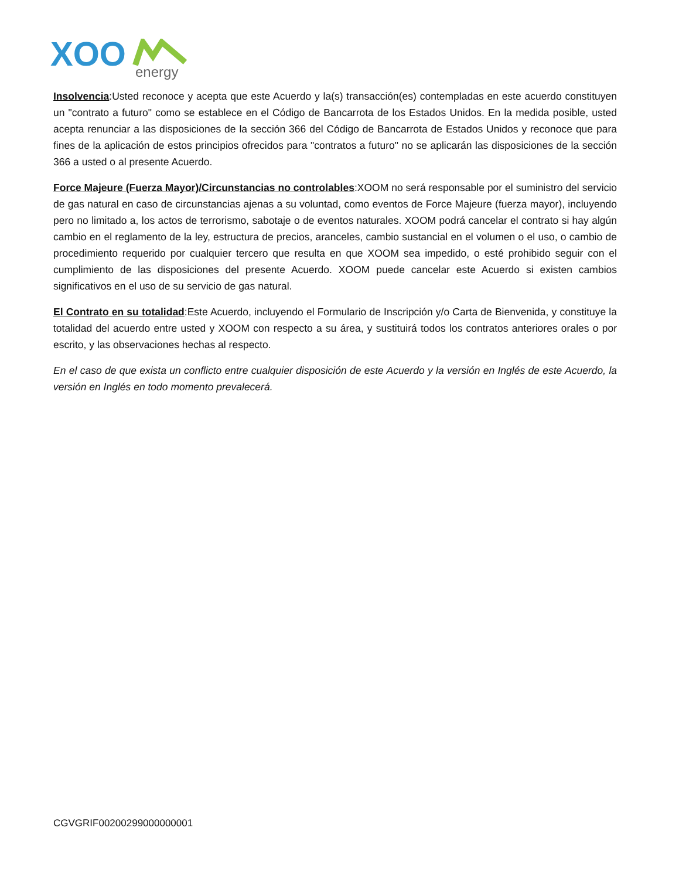XOO
energy
Insolvencia:Usted reconoce y acepta que este Acuerdo y la(s) transacción(es) contempladas en este acuerdo constituyen un "contrato a futuro" como se establece en el Código de Bancarrota de los Estados Unidos. En la medida posible, usted acepta renunciar a las disposiciones de la sección 366 del Código de Bancarrota de Estados Unidos y reconoce que para fines de la aplicación de estos principios ofrecidos para "contratos a futuro" no se aplicarán las disposiciones de la sección 366 a usted o al presente Acuerdo.
Force Majeure (Fuerza Mayor)/Circunstancias no controlables:XOOM no será responsable por el suministro del servicio de gas natural en caso de circunstancias ajenas a su voluntad, como eventos de Force Majeure (fuerza mayor), incluyendo pero no limitado a, los actos de terrorismo, sabotaje o de eventos naturales. XOOM podrá cancelar el contrato si hay algún cambio en el reglamento de la ley, estructura de precios, aranceles, cambio sustancial en el volumen o el uso, o cambio de procedimiento requerido por cualquier tercero que resulta en que XOOM sea impedido, o esté prohibido seguir con el cumplimiento de las disposiciones del presente Acuerdo. XOOM puede cancelar este Acuerdo si existen cambios significativos en el uso de su servicio de gas natural.
El Contrato en su totalidad:Este Acuerdo, incluyendo el Formulario de Inscripción y/o Carta de Bienvenida, y constituye la totalidad del acuerdo entre usted y XOOM con respecto a su área, y sustituirá todos los contratos anteriores orales o por escrito, y las observaciones hechas al respecto.
En el caso de que exista un conflicto entre cualquier disposición de este Acuerdo y la versión en Inglés de este Acuerdo, la versión en Inglés en todo momento prevalecerá.
CGVGRIF00200299000000001